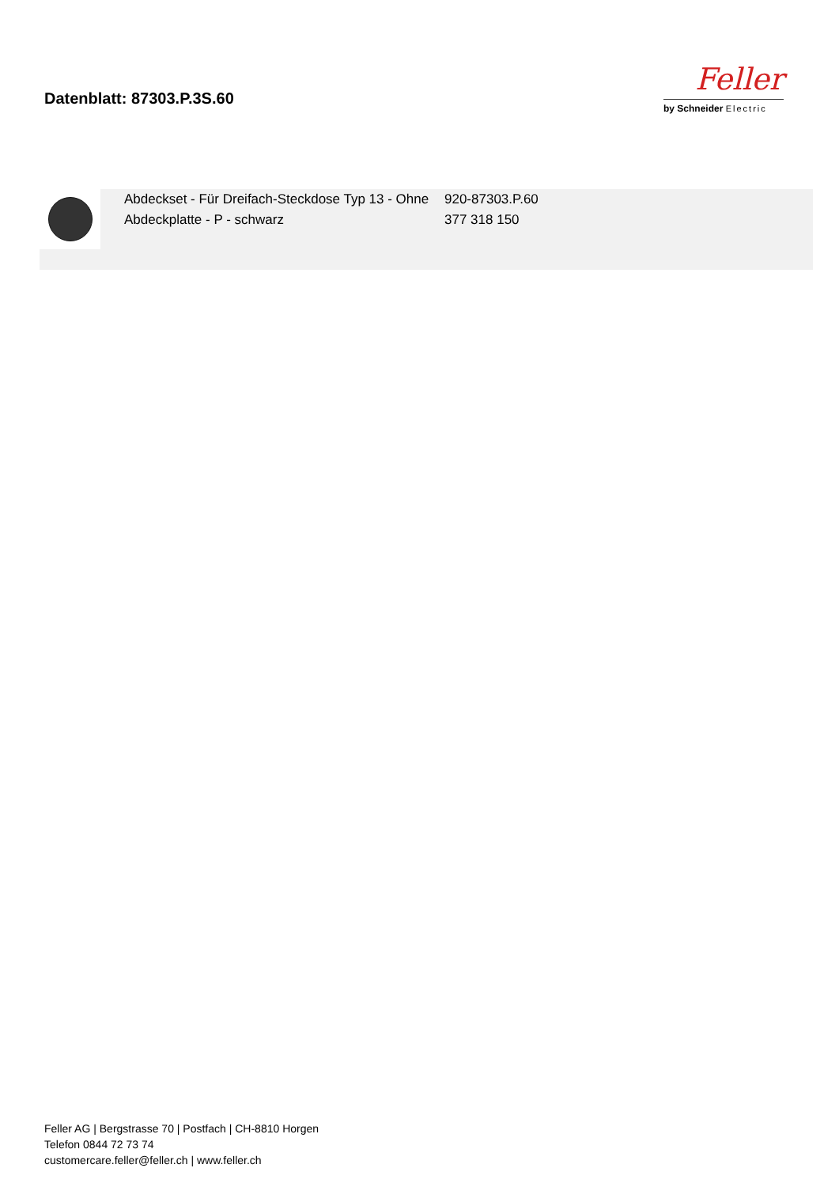Datenblatt: 87303.P.3S.60
Feller
by Schneider Electric
Abdeckset - Für Dreifach-Steckdose Typ 13 - Ohne Abdeckplatte - P - schwarz
920-87303.P.60
377 318 150
Feller AG | Bergstrasse 70 | Postfach | CH-8810 Horgen
Telefon 0844 72 73 74
customercare.feller@feller.ch | www.feller.ch